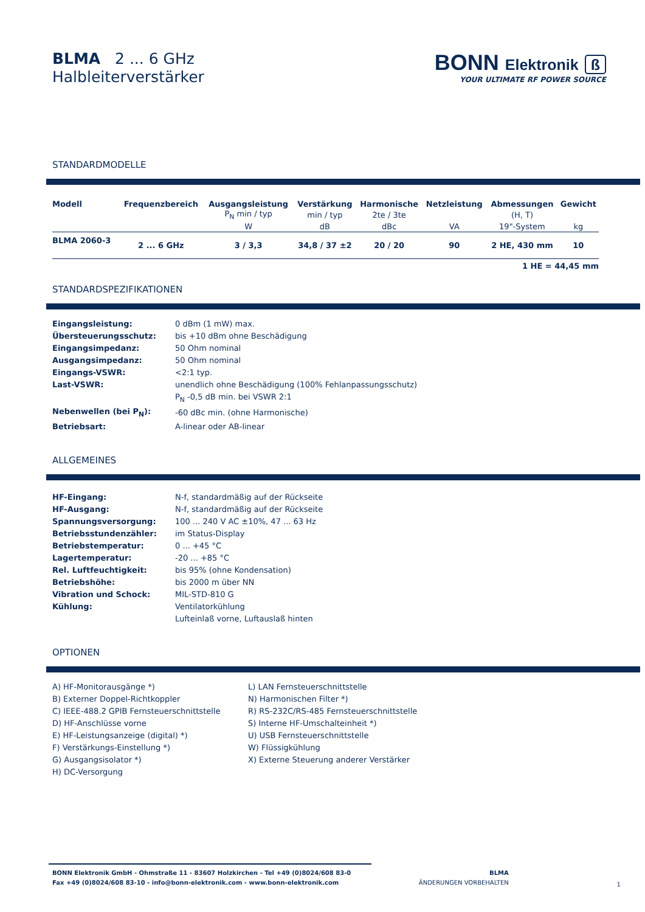BLMA 2 ... 6 GHz
Halbleiterverstärker
BONN Elektronik ß
YOUR ULTIMATE RF POWER SOURCE
STANDARDMODELLE
| Modell | Frequenzbereich | Ausgangsleistung | Verstärkung | Harmonische | Netzleistung | Abmessungen | Gewicht |
| --- | --- | --- | --- | --- | --- | --- | --- |
| | | P<sub>N</sub> min / typ | min / typ | 2te / 3te | | (H, T) | |
| | | W | dB | dBc | VA | 19"-System | kg |
| BLMA 2060-3 | 2 ... 6 GHz | 3 / 3,3 | 34,8 / 37 ±2 | 20 / 20 | 90 | 2 HE, 430 mm | 10 |
1 HE = 44,45 mm
STANDARDSPEZIFIKATIONEN
| Eingangsleistung: | 0 dBm (1 mW) max. |
| Übersteuerungsschutz: | bis +10 dBm ohne Beschädigung |
| Eingangsimpedanz: | 50 Ohm nominal |
| Ausgangsimpedanz: | 50 Ohm nominal |
| Eingangs-VSWR: | <2:1 typ. |
| Last-VSWR: | unendlich ohne Beschädigung (100% Fehlanpassungsschutz) |
| | P<sub>N</sub> -0,5 dB min. bei VSWR 2:1 |
| Nebenwellen (bei P<sub>N</sub>): | -60 dBc min. (ohne Harmonische) |
| Betriebsart: | A-linear oder AB-linear |
ALLGEMEINES
| HF-Eingang: | N-f, standardmäßig auf der Rückseite |
| HF-Ausgang: | N-f, standardmäßig auf der Rückseite |
| Spannungsversorgung: | 100 ... 240 V AC ±10%, 47 ... 63 Hz |
| Betriebsstundenzähler: | im Status-Display |
| Betriebstemperatur: | 0 ... +45 °C |
| Lagertemperatur: | -20 ... +85 °C |
| Rel. Luftfeuchtigkeit: | bis 95% (ohne Kondensation) |
| Betriebshöhe: | bis 2000 m über NN |
| Vibration und Schock: | MIL-STD-810 G |
| Kühlung: | Ventilatorkühlung |
| | Lufteinlaß vorne, Luftauslaß hinten |
OPTIONEN
A) HF-Monitorausgänge *)
B) Externer Doppel-Richtkoppler
C) IEEE-488.2 GPIB Fernsteuerschnittstelle
D) HF-Anschlüsse vorne
E) HF-Leistungsanzeige (digital) *)
F) Verstärkungs-Einstellung *)
G) Ausgangsisolator *)
H) DC-Versorgung
L) LAN Fernsteuerschnittstelle
N) Harmonischen Filter *)
R) RS-232C/RS-485 Fernsteuerschnittstelle
S) Interne HF-Umschalteinheit *)
U) USB Fernsteuerschnittstelle
W) Flüssigkühlung
X) Externe Steuerung anderer Verstärker
BONN Elektronik GmbH - Ohmstraße 11 - 83607 Holzkirchen - Tel +49 (0)8024/608 83-0
Fax +49 (0)8024/608 83-10 - info@bonn-elektronik.com - www.bonn-elektronik.com
BLMA
ÄNDERUNGEN VORBEHALTEN
1